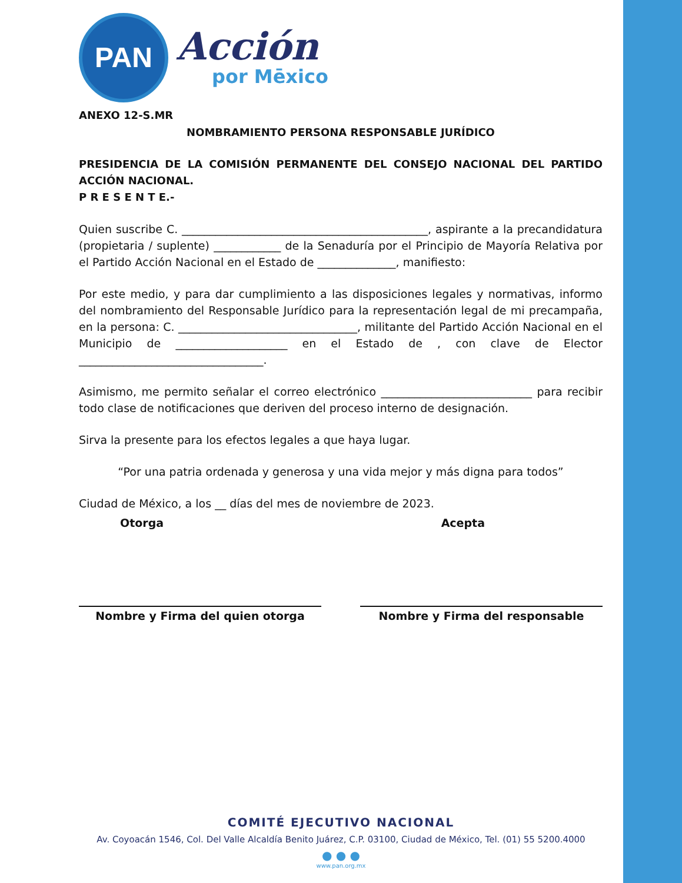PAN
Acción
por Mēxico
ANEXO 12-S.MR
NOMBRAMIENTO PERSONA RESPONSABLE JURÍDICO
PRESIDENCIA DE LA COMISIÓN PERMANENTE DEL CONSEJO NACIONAL DEL PARTIDO ACCIÓN NACIONAL.
P R E S E N T E.-
Quien suscribe C. ____________________________________________, aspirante a la precandidatura (propietaria / suplente) ____________ de la Senaduría por el Principio de Mayoría Relativa por el Partido Acción Nacional en el Estado de ______________, manifiesto:
Por este medio, y para dar cumplimiento a las disposiciones legales y normativas, informo del nombramiento del Responsable Jurídico para la representación legal de mi precampaña, en la persona: C. ________________________________, militante del Partido Acción Nacional en el Municipio de ____________________ en el Estado de , con clave de Elector _________________________________.
Asimismo, me permito señalar el correo electrónico ___________________________ para recibir todo clase de notificaciones que deriven del proceso interno de designación.
Sirva la presente para los efectos legales a que haya lugar.
“Por una patria ordenada y generosa y una vida mejor y más digna para todos”
Ciudad de México, a los __ días del mes de noviembre de 2023.
Otorga Acepta
Nombre y Firma del quien otorga Nombre y Firma del responsable
COMITÉ EJECUTIVO NACIONAL
Av. Coyoacán 1546, Col. Del Valle Alcaldía Benito Juárez, C.P. 03100, Ciudad de México, Tel. (01) 55 5200.4000
● ● ●
www.pan.org.mx